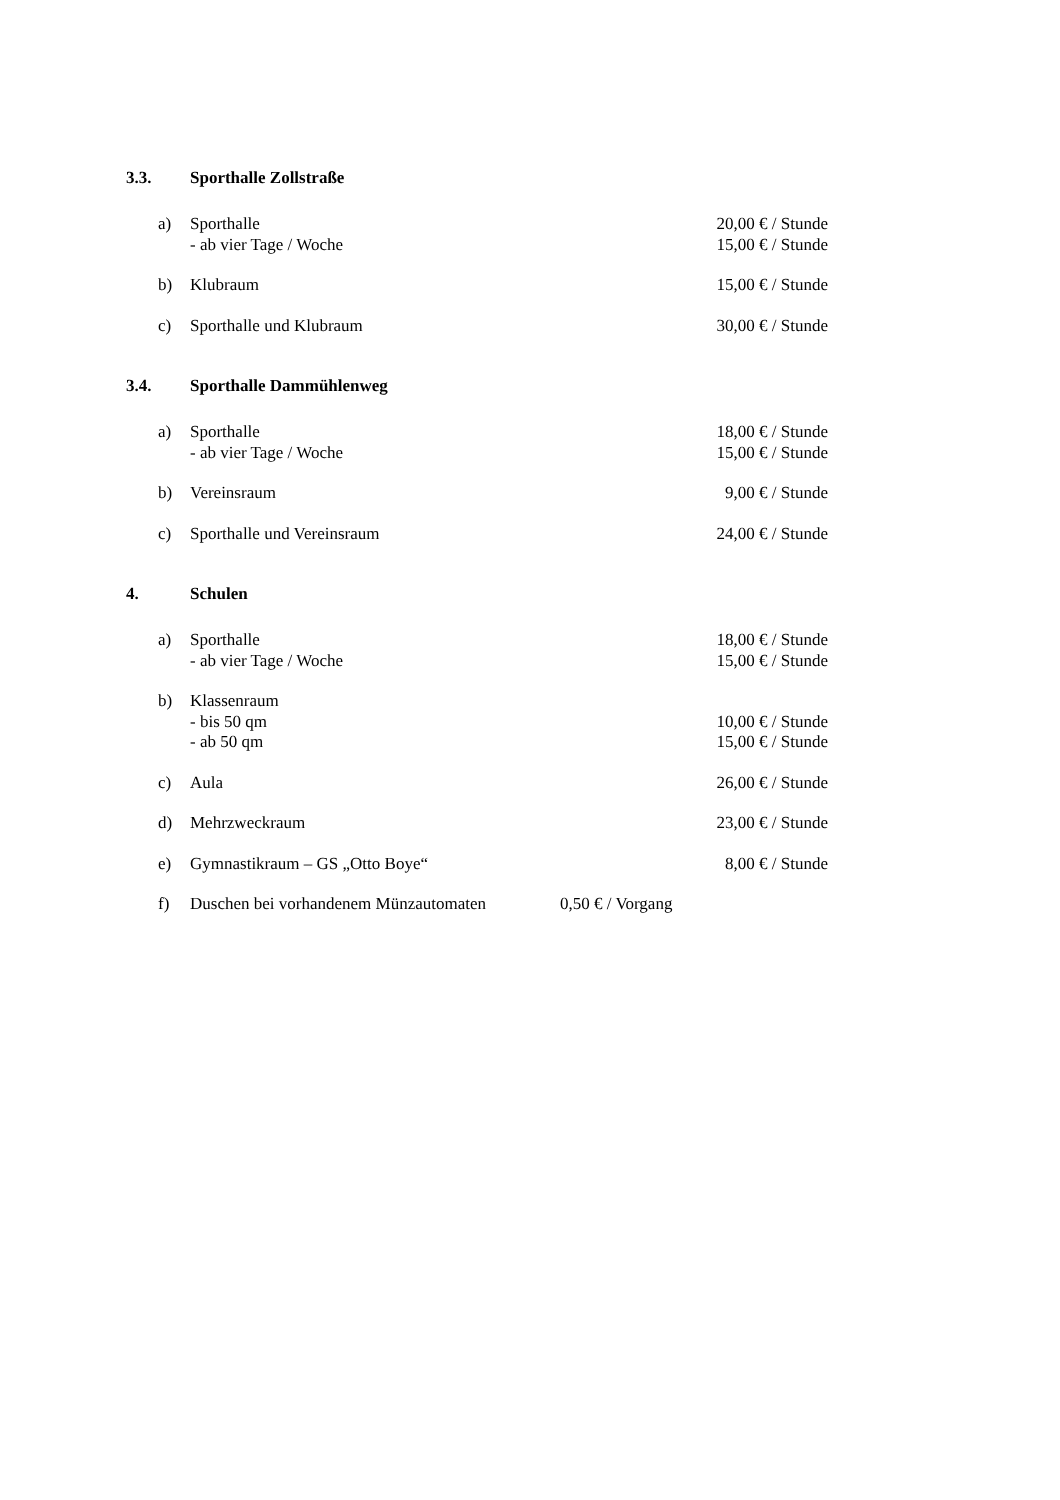3.3. Sporthalle Zollstraße
a) Sporthalle 20,00 € / Stunde
- ab vier Tage / Woche 15,00 € / Stunde
b) Klubraum 15,00 € / Stunde
c) Sporthalle und Klubraum 30,00 € / Stunde
3.4. Sporthalle Dammühlenweg
a) Sporthalle 18,00 € / Stunde
- ab vier Tage / Woche 15,00 € / Stunde
b) Vereinsraum 9,00 € / Stunde
c) Sporthalle und Vereinsraum 24,00 € / Stunde
4. Schulen
a) Sporthalle 18,00 € / Stunde
- ab vier Tage / Woche 15,00 € / Stunde
b) Klassenraum
- bis 50 qm 10,00 € / Stunde
- ab 50 qm 15,00 € / Stunde
c) Aula 26,00 € / Stunde
d) Mehrzweckraum 23,00 € / Stunde
e) Gymnastikraum – GS „Otto Boye“8,00 € / Stunde
f) Duschen bei vorhandenem Münzautomaten 0,50 € / Vorgang